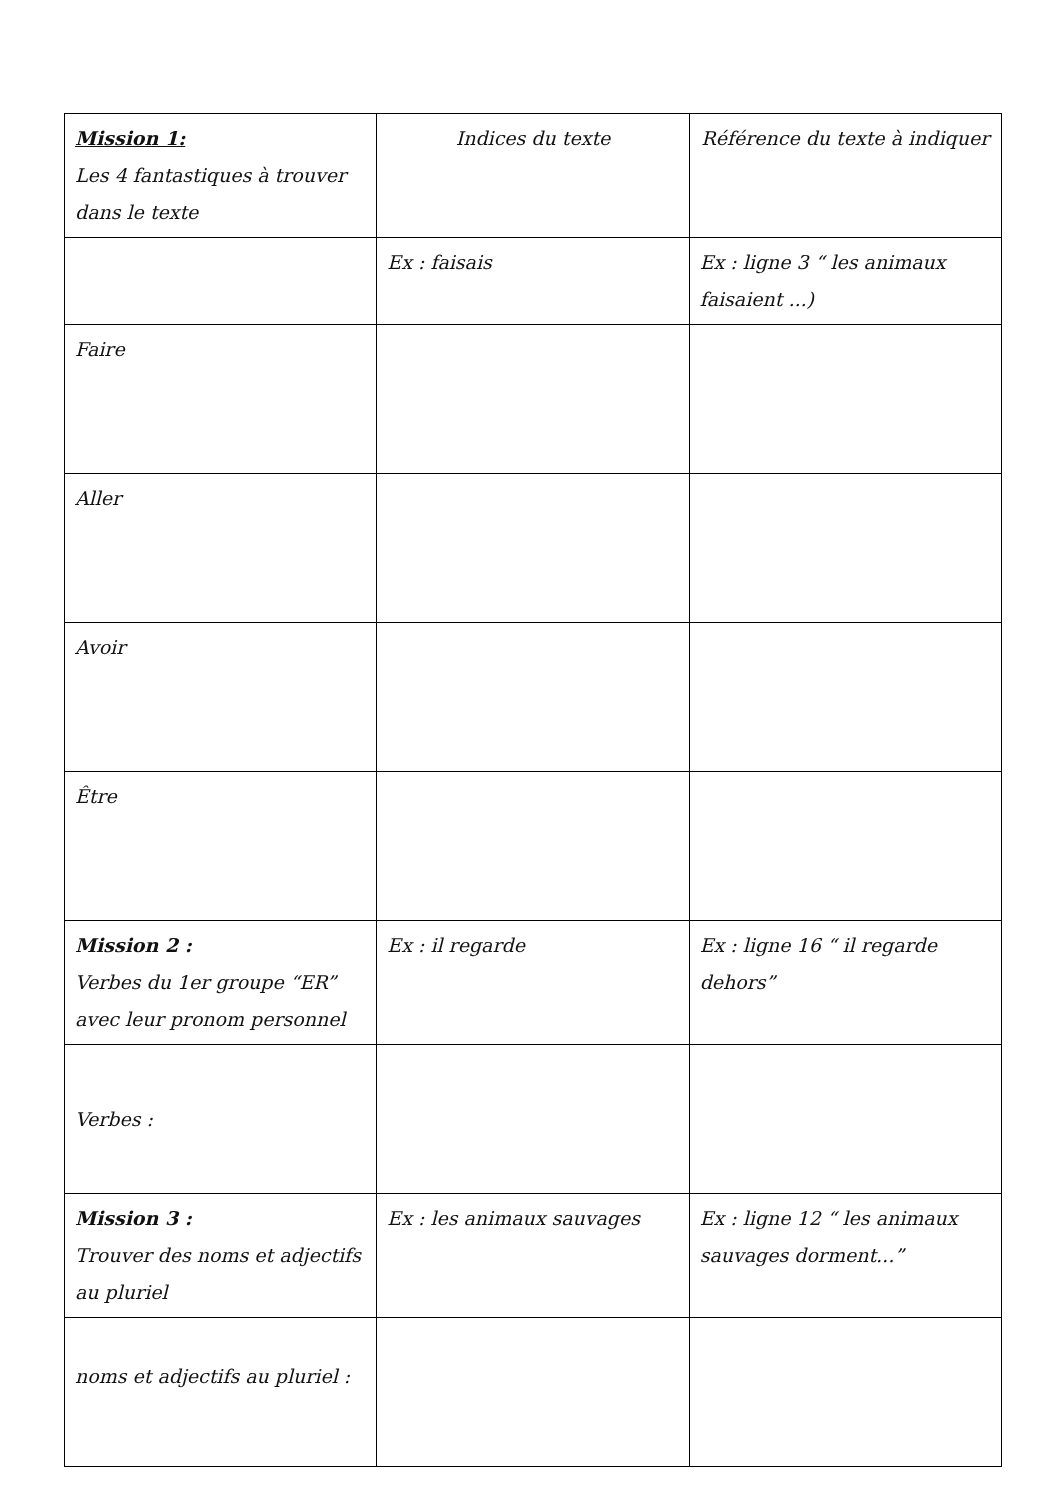| Mission 1: Les 4 fantastiques à trouver dans le texte | Indices du texte | Référence du texte à indiquer |
| | Ex : faisais | Ex : ligne 3 “ les animaux faisaient ...) |
| Faire | | |
| Aller | | |
| Avoir | | |
| Être | | |
| Mission 2 : Verbes du 1er groupe “ER” avec leur pronom personnel | Ex : il regarde | Ex : ligne 16 “ il regarde dehors” |
| Verbes : | | |
| Mission 3 : Trouver des noms et adjectifs au pluriel | Ex : les animaux sauvages | Ex : ligne 12 “ les animaux sauvages dorment...” |
| noms et adjectifs au pluriel : | | |